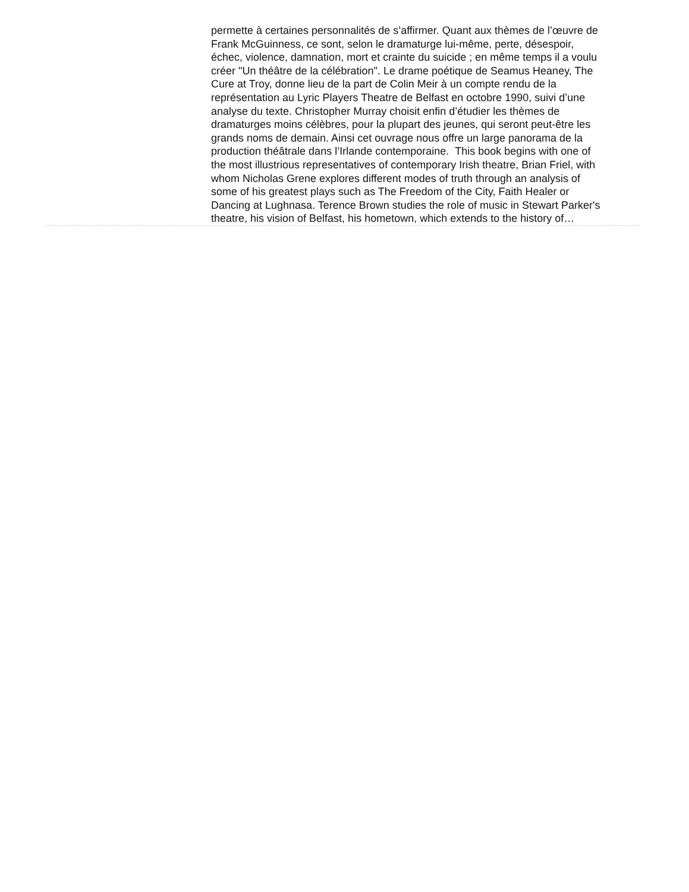permette à certaines personnalités de s’affirmer. Quant aux thèmes de l’œuvre de Frank McGuinness, ce sont, selon le dramaturge lui-même, perte, désespoir, échec, violence, damnation, mort et crainte du suicide ; en même temps il a voulu créer "Un théâtre de la célébration". Le drame poétique de Seamus Heaney, The Cure at Troy, donne lieu de la part de Colin Meir à un compte rendu de la représentation au Lyric Players Theatre de Belfast en octobre 1990, suivi d’une analyse du texte. Christopher Murray choisit enfin d’étudier les thèmes de dramaturges moins célèbres, pour la plupart des jeunes, qui seront peut-être les grands noms de demain. Ainsi cet ouvrage nous offre un large panorama de la production théâtrale dans l’Irlande contemporaine. This book begins with one of the most illustrious representatives of contemporary Irish theatre, Brian Friel, with whom Nicholas Grene explores different modes of truth through an analysis of some of his greatest plays such as The Freedom of the City, Faith Healer or Dancing at Lughnasa. Terence Brown studies the role of music in Stewart Parker's theatre, his vision of Belfast, his hometown, which extends to the history of…